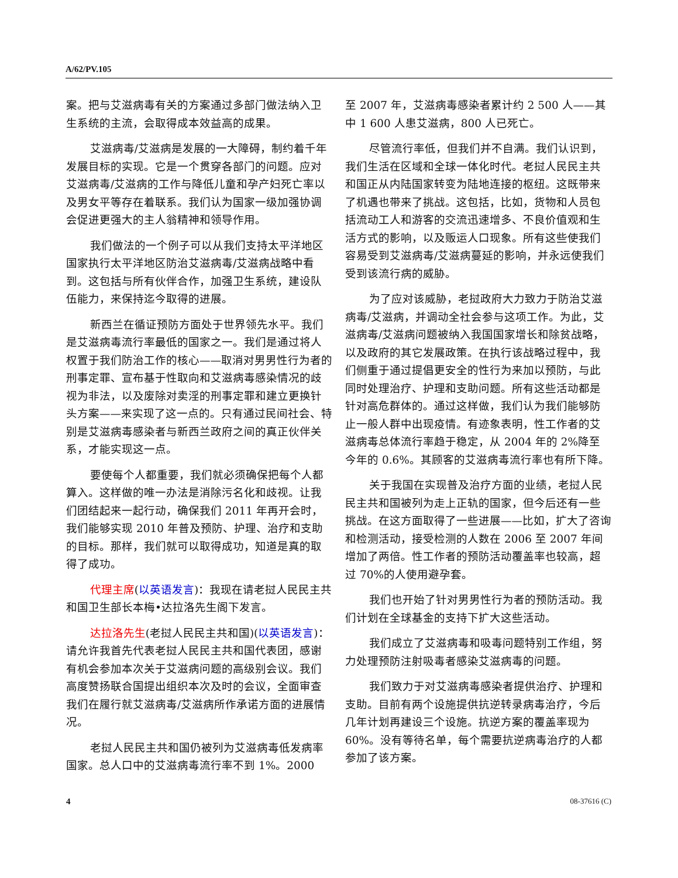A/62/PV.105
案。把与艾滋病毒有关的方案通过多部门做法纳入卫生系统的主流，会取得成本效益高的成果。
艾滋病毒/艾滋病是发展的一大障碍，制约着千年发展目标的实现。它是一个贯穿各部门的问题。应对艾滋病毒/艾滋病的工作与降低儿童和孕产妇死亡率以及男女平等存在着联系。我们认为国家一级加强协调会促进更强大的主人翁精神和领导作用。
我们做法的一个例子可以从我们支持太平洋地区国家执行太平洋地区防治艾滋病毒/艾滋病战略中看到。这包括与所有伙伴合作，加强卫生系统，建设队伍能力，来保持迄今取得的进展。
新西兰在循证预防方面处于世界领先水平。我们是艾滋病毒流行率最低的国家之一。我们是通过将人权置于我们防治工作的核心——取消对男男性行为者的刑事定罪、宣布基于性取向和艾滋病毒感染情况的歧视为非法，以及废除对卖淫的刑事定罪和建立更换针头方案——来实现了这一点的。只有通过民间社会、特别是艾滋病毒感染者与新西兰政府之间的真正伙伴关系，才能实现这一点。
要使每个人都重要，我们就必须确保把每个人都算入。这样做的唯一办法是消除污名化和歧视。让我们团结起来一起行动，确保我们 2011 年再开会时，我们能够实现 2010 年普及预防、护理、治疗和支助的目标。那样，我们就可以取得成功，知道是真的取得了成功。
代理主席(以英语发言)：我现在请老挝人民民主共和国卫生部长本梅•达拉洛先生阁下发言。
达拉洛先生(老挝人民民主共和国)(以英语发言)：请允许我首先代表老挝人民民主共和国代表团，感谢有机会参加本次关于艾滋病问题的高级别会议。我们高度赞扬联合国提出组织本次及时的会议，全面审查我们在履行就艾滋病毒/艾滋病所作承诺方面的进展情况。
老挝人民民主共和国仍被列为艾滋病毒低发病率国家。总人口中的艾滋病毒流行率不到 1%。2000
至 2007 年，艾滋病毒感染者累计约 2 500 人——其中 1 600 人患艾滋病，800 人已死亡。
尽管流行率低，但我们并不自满。我们认识到，我们生活在区域和全球一体化时代。老挝人民民主共和国正从内陆国家转变为陆地连接的枢纽。这既带来了机遇也带来了挑战。这包括，比如，货物和人员包括流动工人和游客的交流迅速增多、不良价值观和生活方式的影响，以及贩运人口现象。所有这些使我们容易受到艾滋病毒/艾滋病蔓延的影响，并永远使我们受到该流行病的威胁。
为了应对该威胁，老挝政府大力致力于防治艾滋病毒/艾滋病，并调动全社会参与这项工作。为此，艾滋病毒/艾滋病问题被纳入我国国家增长和除贫战略，以及政府的其它发展政策。在执行该战略过程中，我们侧重于通过提倡更安全的性行为来加以预防，与此同时处理治疗、护理和支助问题。所有这些活动都是针对高危群体的。通过这样做，我们认为我们能够防止一般人群中出现疫情。有迹象表明，性工作者的艾滋病毒总体流行率趋于稳定，从 2004 年的 2%降至今年的 0.6%。其顾客的艾滋病毒流行率也有所下降。
关于我国在实现普及治疗方面的业绩，老挝人民民主共和国被列为走上正轨的国家，但今后还有一些挑战。在这方面取得了一些进展——比如，扩大了咨询和检测活动，接受检测的人数在 2006 至 2007 年间增加了两倍。性工作者的预防活动覆盖率也较高，超过 70%的人使用避孕套。
我们也开始了针对男男性行为者的预防活动。我们计划在全球基金的支持下扩大这些活动。
我们成立了艾滋病毒和吸毒问题特别工作组，努力处理预防注射吸毒者感染艾滋病毒的问题。
我们致力于对艾滋病毒感染者提供治疗、护理和支助。目前有两个设施提供抗逆转录病毒治疗，今后几年计划再建设三个设施。抗逆方案的覆盖率现为 60%。没有等待名单，每个需要抗逆病毒治疗的人都参加了该方案。
4 08-37616 (C)